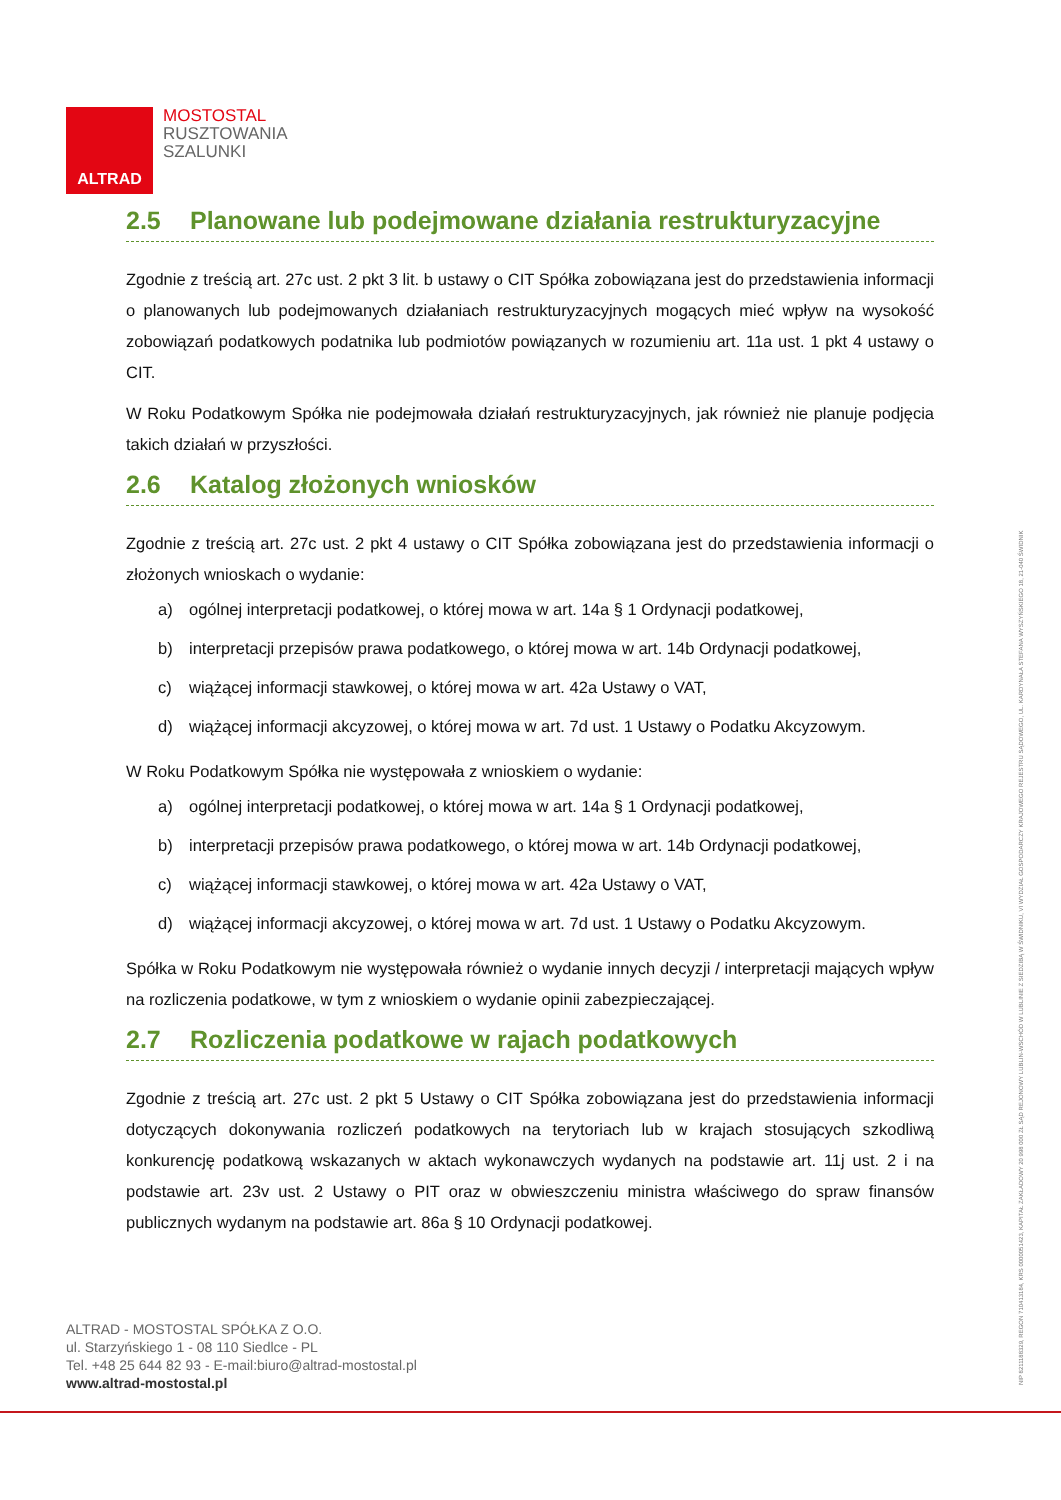ALTRAD
MOSTOSTAL
RUSZTOWANIA
SZALUNKI
2.5 Planowane lub podejmowane działania restrukturyzacyjne
Zgodnie z treścią art. 27c ust. 2 pkt 3 lit. b ustawy o CIT Spółka zobowiązana jest do przedstawienia informacji o planowanych lub podejmowanych działaniach restrukturyzacyjnych mogących mieć wpływ na wysokość zobowiązań podatkowych podatnika lub podmiotów powiązanych w rozumieniu art. 11a ust. 1 pkt 4 ustawy o CIT.
W Roku Podatkowym Spółka nie podejmowała działań restrukturyzacyjnych, jak również nie planuje podjęcia takich działań w przyszłości.
2.6 Katalog złożonych wniosków
Zgodnie z treścią art. 27c ust. 2 pkt 4 ustawy o CIT Spółka zobowiązana jest do przedstawienia informacji o złożonych wnioskach o wydanie:
a) ogólnej interpretacji podatkowej, o której mowa w art. 14a § 1 Ordynacji podatkowej,
b) interpretacji przepisów prawa podatkowego, o której mowa w art. 14b Ordynacji podatkowej,
c) wiążącej informacji stawkowej, o której mowa w art. 42a Ustawy o VAT,
d) wiążącej informacji akcyzowej, o której mowa w art. 7d ust. 1 Ustawy o Podatku Akcyzowym.
W Roku Podatkowym Spółka nie występowała z wnioskiem o wydanie:
a) ogólnej interpretacji podatkowej, o której mowa w art. 14a § 1 Ordynacji podatkowej,
b) interpretacji przepisów prawa podatkowego, o której mowa w art. 14b Ordynacji podatkowej,
c) wiążącej informacji stawkowej, o której mowa w art. 42a Ustawy o VAT,
d) wiążącej informacji akcyzowej, o której mowa w art. 7d ust. 1 Ustawy o Podatku Akcyzowym.
Spółka w Roku Podatkowym nie występowała również o wydanie innych decyzji / interpretacji mających wpływ na rozliczenia podatkowe, w tym z wnioskiem o wydanie opinii zabezpieczającej.
2.7 Rozliczenia podatkowe w rajach podatkowych
Zgodnie z treścią art. 27c ust. 2 pkt 5 Ustawy o CIT Spółka zobowiązana jest do przedstawienia informacji dotyczących dokonywania rozliczeń podatkowych na terytoriach lub w krajach stosujących szkodliwą konkurencję podatkową wskazanych w aktach wykonawczych wydanych na podstawie art. 11j ust. 2 i na podstawie art. 23v ust. 2 Ustawy o PIT oraz w obwieszczeniu ministra właściwego do spraw finansów publicznych wydanym na podstawie art. 86a § 10 Ordynacji podatkowej.
ALTRAD - MOSTOSTAL SPÓŁKA Z O.O.
ul. Starzyńskiego 1 - 08 110 Siedlce - PL
Tel. +48 25 644 82 93 - E-mail:biuro@altrad-mostostal.pl
www.altrad-mostostal.pl
NIP 8211188329, REGON 710413184, KRS 0000051423, KAPITAŁ ZAKŁADOWY 20 998 000 ZŁ SĄD REJONOWY LUBLIN-WSCHÓD W LUBLINIE Z SIEDZIBĄ W ŚWIDNIKU, VI WYDZIAŁ GOSPODARCZY KRAJOWEGO REJESTRU SĄDOWEGO, UL. KARDYNAŁA STEFANA WYSZYŃSKIEGO 18, 21-040 ŚWIDNIK